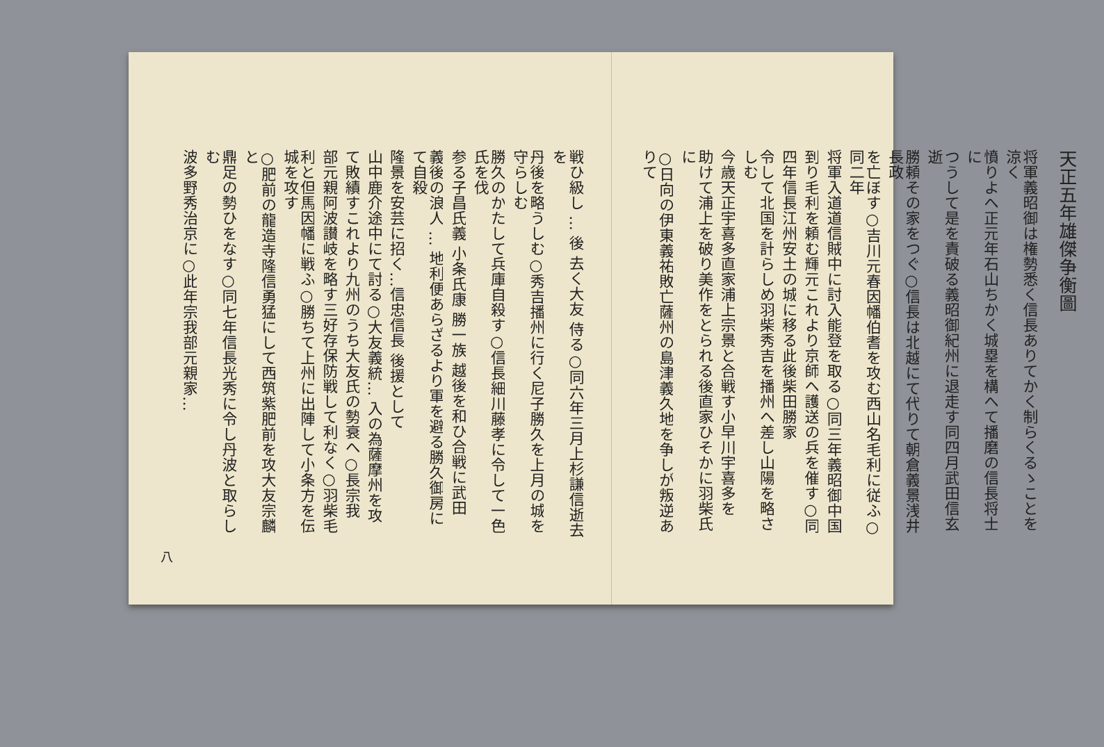戦ひ級し … 後 去く大友 侍る○同六年三月上杉謙信逝去を
丹後を略うしむ○秀吉播州に行く尼子勝久を上月の城を守らしむ
勝久のかたして兵庫自殺す○信長細川藤孝に令して一色氏を伐
参る子昌氏義 小条氏康 勝一族 越後を和ひ合戦に武田
義後の浪人 … 地利便あらざるより軍を避る勝久御房にて自殺
隆景を安芸に招く…信忠信長 後援として
山中鹿介途中にて討る○大友義統… 入の為薩摩州を攻
て敗績すこれより九州のうち大友氏の勢衰へ○長宗我
部元親阿波讃岐を略す三好存保防戦して利なく○羽柴毛
利と但馬因幡に戦ふ○勝ちて上州に出陣して小条方を伝城を攻す
○肥前の龍造寺隆信勇猛にして西筑紫肥前を攻大友宗麟と
鼎足の勢ひをなす○同七年信長光秀に令し丹波と取らしむ
波多野秀治京に○此年宗我部元親家…
八
天正五年雄傑争衡圖
将軍義昭御は権勢悉く信長ありてかく制らくるゝことを涼く
憤りよへ正元年石山ちかく城塁を構へて播磨の信長将士に
つうして是を責破る義昭御紀州に退走す同四月武田信玄逝
勝頼その家をつぐ○信長は北越にて代りて朝倉義景浅井長政
を亡ぼす○吉川元春因幡伯耆を攻む西山名毛利に従ふ○同二年
将軍入道道信賊中に討入能登を取る○同三年義昭御中国
到り毛利を頼む輝元これより京師へ護送の兵を催す○同
四年信長江州安土の城に移る此後柴田勝家
令して北国を計らしめ羽柴秀吉を播州へ差し山陽を略さしむ
今歳天正宇喜多直家浦上宗景と合戦す小早川宇喜多を
助けて浦上を破り美作をとられる後直家ひそかに羽柴氏に
○日向の伊東義祐敗亡薩州の島津義久地を争しが叛逆ありて